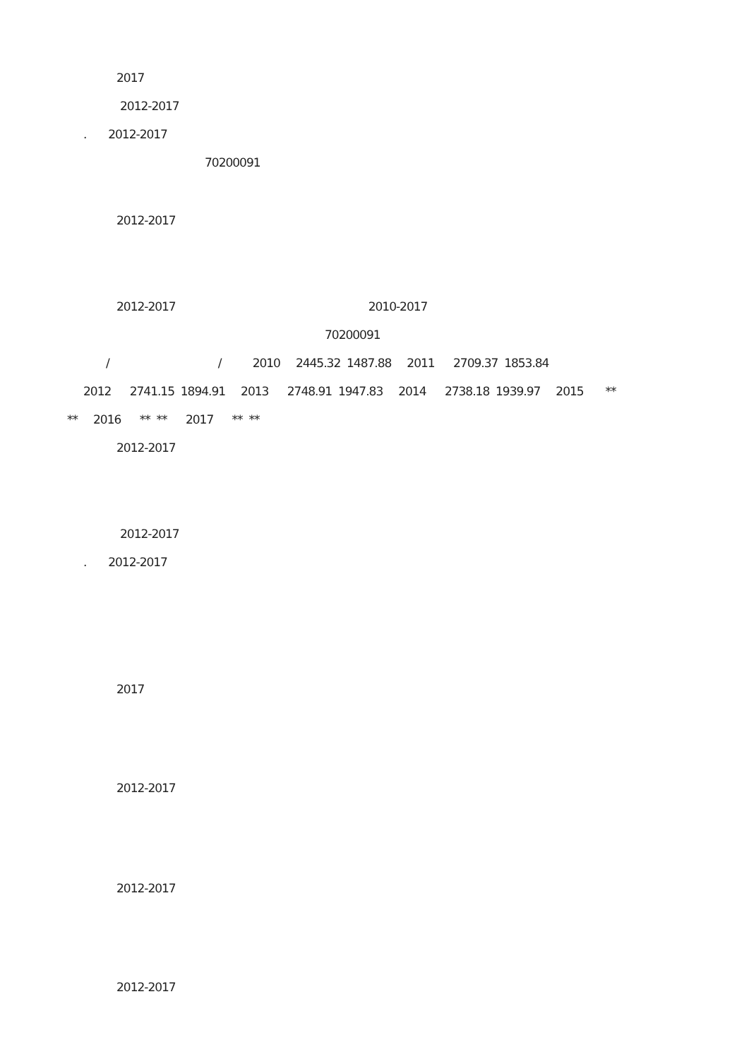2017
2012-2017
. 2012-2017
70200091
2012-2017
2012-2017 2010-2017
70200091
/ / 2010 2445.32 1487.88 2011 2709.37 1853.84
2012 2741.15 1894.91 2013 2748.91 1947.83 2014 2738.18 1939.97 2015 **
** 2016 ** ** 2017 ** **
2012-2017
2012-2017
. 2012-2017
2017
2012-2017
2012-2017
2012-2017